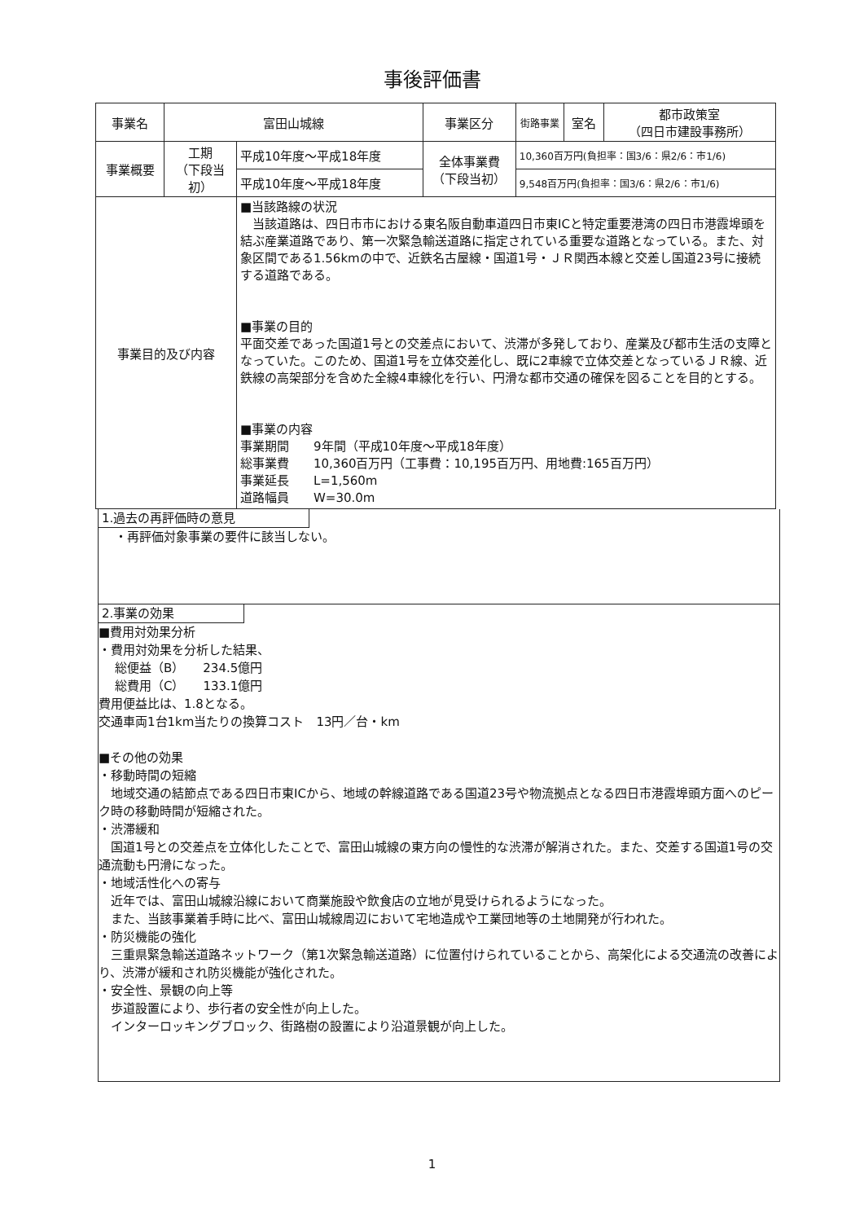事後評価書
| 事業名 | 富田山城線 | | 事業区分 | 街路事業 | 室名 | 都市政策室 （四日市建設事務所） |
| 事業概要 | 工期 （下段当初） | 平成10年度～平成18年度 | 全体事業費 （下段当初） | 10,360百万円(負担率：国3/6：県2/6：市1/6) | | |
| | | 平成10年度～平成18年度 | | 9,548百万円(負担率：国3/6：県2/6：市1/6) | | |
| 事業目的及び内容 | | ■当該路線の状況 当該道路は、四日市市における東名阪自動車道四日市東ICと特定重要港湾の四日市港霞埠頭を結ぶ産業道路であり、第一次緊急輸送道路に指定されている重要な道路となっている。また、対象区間である1.56kmの中で、近鉄名古屋線・国道1号・ＪＲ関西本線と交差し国道23号に接続する道路である。 ■事業の目的 平面交差であった国道1号との交差点において、渋滞が多発しており、産業及び都市生活の支障となっていた。このため、国道1号を立体交差化し、既に2車線で立体交差となっているＪＲ線、近鉄線の高架部分を含めた全線4車線化を行い、円滑な都市交通の確保を図ることを目的とする。 ■事業の内容 事業期間 9年間（平成10年度～平成18年度） 総事業費 10,360百万円（工事費：10,195百万円、用地費:165百万円） 事業延長 L=1,560m 道路幅員 W=30.0m | | | | |
1.過去の再評価時の意見
・再評価対象事業の要件に該当しない。
2.事業の効果
■費用対効果分析
・費用対効果を分析した結果、
総便益（B）　　234.5億円
総費用（C）　　133.1億円
費用便益比は、1.8となる。
交通車両1台1km当たりの換算コスト　13円／台・km
■その他の効果
・移動時間の短縮
　地域交通の結節点である四日市東ICから、地域の幹線道路である国道23号や物流拠点となる四日市港霞埠頭方面へのピーク時の移動時間が短縮された。
・渋滞緩和
　国道1号との交差点を立体化したことで、富田山城線の東方向の慢性的な渋滞が解消された。また、交差する国道1号の交通流動も円滑になった。
・地域活性化への寄与
　近年では、富田山城線沿線において商業施設や飲食店の立地が見受けられるようになった。
　また、当該事業着手時に比べ、富田山城線周辺において宅地造成や工業団地等の土地開発が行われた。
・防災機能の強化
　三重県緊急輸送道路ネットワーク（第1次緊急輸送道路）に位置付けられていることから、高架化による交通流の改善により、渋滞が緩和され防災機能が強化された。
・安全性、景観の向上等
　歩道設置により、歩行者の安全性が向上した。
　インターロッキングブロック、街路樹の設置により沿道景観が向上した。
1